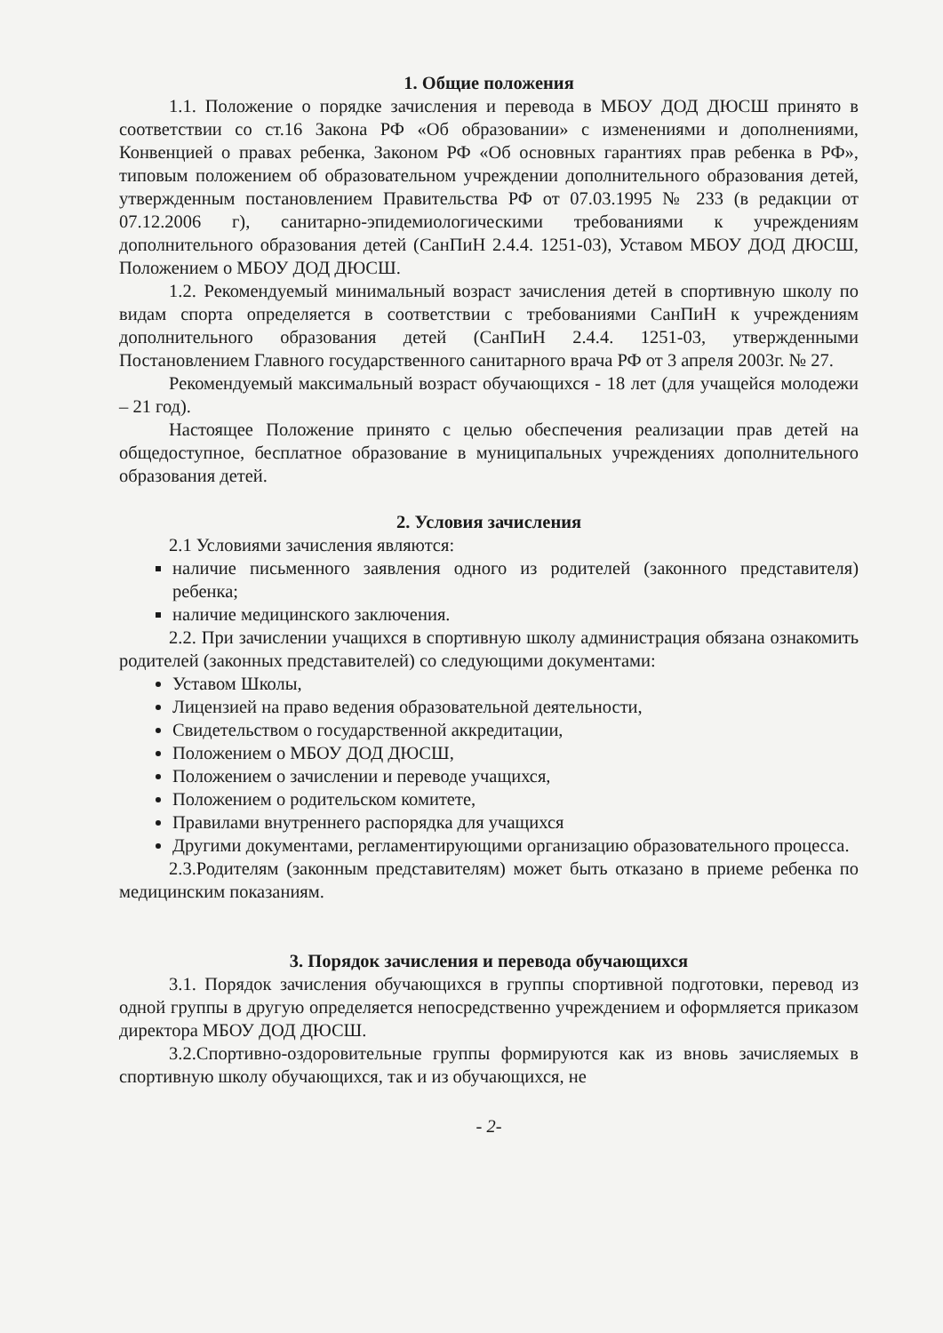1. Общие положения
1.1. Положение о порядке зачисления и перевода в МБОУ ДОД ДЮСШ принято в соответствии со ст.16 Закона РФ «Об образовании» с изменениями и дополнениями, Конвенцией о правах ребенка, Законом РФ «Об основных гарантиях прав ребенка в РФ», типовым положением об образовательном учреждении дополнительного образования детей, утвержденным постановлением Правительства РФ от 07.03.1995 № 233 (в редакции от 07.12.2006 г), санитарно-эпидемиологическими требованиями к учреждениям дополнительного образования детей (СанПиН 2.4.4. 1251-03), Уставом МБОУ ДОД ДЮСШ, Положением о МБОУ ДОД ДЮСШ.
1.2. Рекомендуемый минимальный возраст зачисления детей в спортивную школу по видам спорта определяется в соответствии с требованиями СанПиН к учреждениям дополнительного образования детей (СанПиН 2.4.4. 1251-03, утвержденными Постановлением Главного государственного санитарного врача РФ от 3 апреля 2003г. № 27.
Рекомендуемый максимальный возраст обучающихся - 18 лет (для учащейся молодежи – 21 год).
Настоящее Положение принято с целью обеспечения реализации прав детей на общедоступное, бесплатное образование в муниципальных учреждениях дополнительного образования детей.
2. Условия зачисления
2.1 Условиями зачисления являются:
наличие письменного заявления одного из родителей (законного представителя) ребенка;
наличие медицинского заключения.
2.2. При зачислении учащихся в спортивную школу администрация обязана ознакомить родителей (законных представителей) со следующими документами:
Уставом Школы,
Лицензией на право ведения образовательной деятельности,
Свидетельством о государственной аккредитации,
Положением о МБОУ ДОД ДЮСШ,
Положением о зачислении и переводе учащихся,
Положением о родительском комитете,
Правилами внутреннего распорядка для учащихся
Другими документами, регламентирующими организацию образовательного процесса.
2.3.Родителям (законным представителям) может быть отказано в приеме ребенка по медицинским показаниям.
3. Порядок зачисления и перевода обучающихся
3.1. Порядок зачисления обучающихся в группы спортивной подготовки, перевод из одной группы в другую определяется непосредственно учреждением и оформляется приказом директора МБОУ ДОД ДЮСШ.
3.2.Спортивно-оздоровительные группы формируются как из вновь зачисляемых в спортивную школу обучающихся, так и из обучающихся, не
- 2-